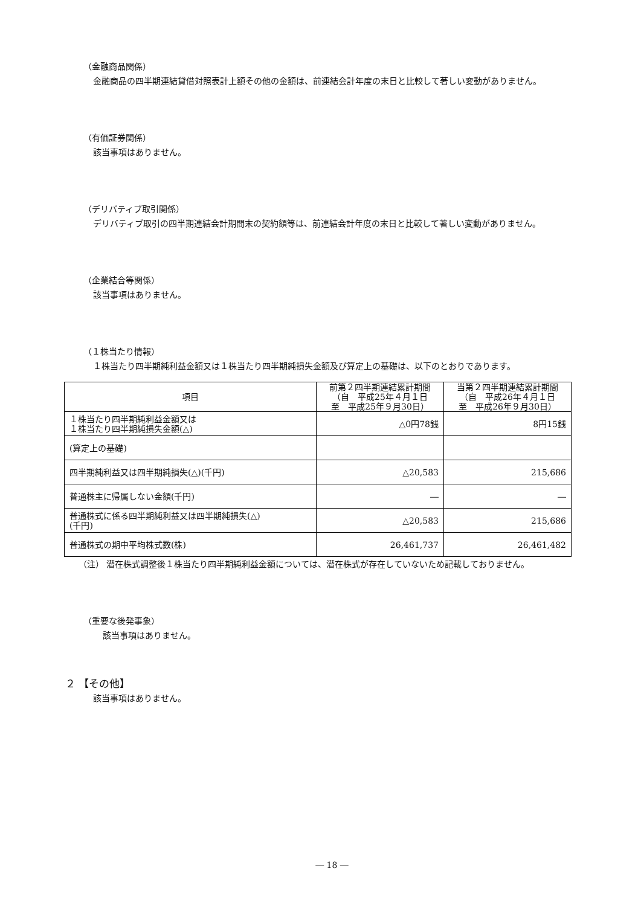（金融商品関係）
金融商品の四半期連結貸借対照表計上額その他の金額は、前連結会計年度の末日と比較して著しい変動がありません。
（有価証券関係）
該当事項はありません。
（デリバティブ取引関係）
デリバティブ取引の四半期連結会計期間末の契約額等は、前連結会計年度の末日と比較して著しい変動がありません。
（企業結合等関係）
該当事項はありません。
（１株当たり情報）
１株当たり四半期純利益金額又は１株当たり四半期純損失金額及び算定上の基礎は、以下のとおりであります。
| 項目 | 前第２四半期連結累計期間 （自 平成25年４月１日 至 平成25年９月30日） | 当第２四半期連結累計期間 （自 平成26年４月１日 至 平成26年９月30日） |
| --- | --- | --- |
| １株当たり四半期純利益金額又は １株当たり四半期純損失金額(△) | △0円78銭 | 8円15銭 |
| (算定上の基礎) | | |
| 四半期純利益又は四半期純損失(△)(千円) | △20,583 | 215,686 |
| 普通株主に帰属しない金額(千円) | ― | ― |
| 普通株式に係る四半期純利益又は四半期純損失(△) (千円) | △20,583 | 215,686 |
| 普通株式の期中平均株式数(株) | 26,461,737 | 26,461,482 |
（注） 潜在株式調整後１株当たり四半期純利益金額については、潜在株式が存在していないため記載しておりません。
（重要な後発事象）
該当事項はありません。
２ 【その他】
該当事項はありません。
― 18 ―